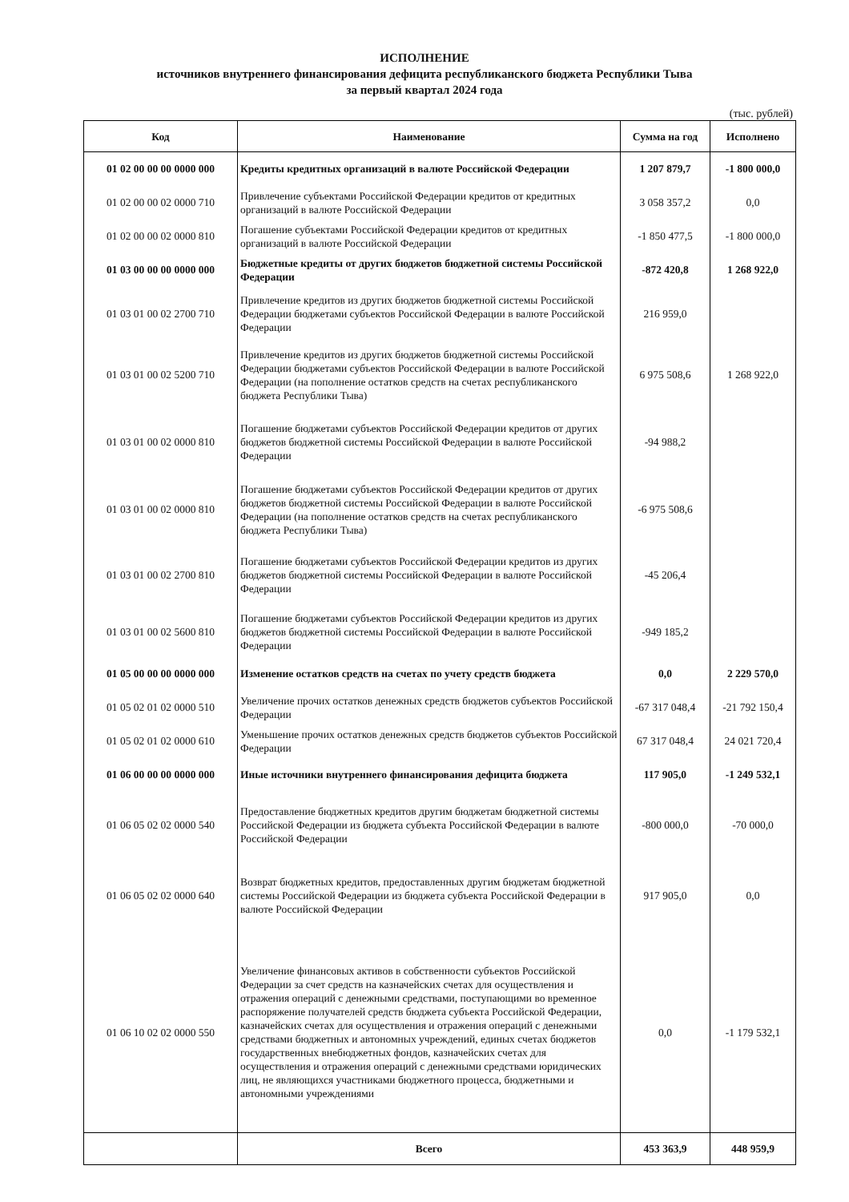ИСПОЛНЕНИЕ
источников внутреннего финансирования дефицита республиканского бюджета Республики Тыва
за первый квартал 2024 года
(тыс. рублей)
| Код | Наименование | Сумма на год | Исполнено |
| --- | --- | --- | --- |
| 01 02 00 00 00 0000 000 | Кредиты кредитных организаций в валюте Российской Федерации | 1 207 879,7 | -1 800 000,0 |
| 01 02 00 00 02 0000 710 | Привлечение субъектами Российской Федерации кредитов от кредитных организаций в валюте Российской Федерации | 3 058 357,2 | 0,0 |
| 01 02 00 00 02 0000 810 | Погашение субъектами Российской Федерации кредитов от кредитных организаций в валюте Российской Федерации | -1 850 477,5 | -1 800 000,0 |
| 01 03 00 00 00 0000 000 | Бюджетные кредиты от других бюджетов бюджетной системы Российской Федерации | -872 420,8 | 1 268 922,0 |
| 01 03 01 00 02 2700 710 | Привлечение кредитов из других бюджетов бюджетной системы Российской Федерации бюджетами субъектов Российской Федерации в валюте Российской Федерации | 216 959,0 | |
| 01 03 01 00 02 5200 710 | Привлечение кредитов из других бюджетов бюджетной системы Российской Федерации бюджетами субъектов Российской Федерации в валюте Российской Федерации (на пополнение остатков средств на счетах республиканского бюджета Республики Тыва) | 6 975 508,6 | 1 268 922,0 |
| 01 03 01 00 02 0000 810 | Погашение бюджетами субъектов Российской Федерации кредитов от других бюджетов бюджетной системы Российской Федерации в валюте Российской Федерации | -94 988,2 | |
| 01 03 01 00 02 0000 810 | Погашение бюджетами субъектов Российской Федерации кредитов от других бюджетов бюджетной системы Российской Федерации в валюте Российской Федерации (на пополнение остатков средств на счетах республиканского бюджета Республики Тыва) | -6 975 508,6 | |
| 01 03 01 00 02 2700 810 | Погашение бюджетами субъектов Российской Федерации кредитов из других бюджетов бюджетной системы Российской Федерации в валюте Российской Федерации | -45 206,4 | |
| 01 03 01 00 02 5600 810 | Погашение бюджетами субъектов Российской Федерации кредитов из других бюджетов бюджетной системы Российской Федерации в валюте Российской Федерации | -949 185,2 | |
| 01 05 00 00 00 0000 000 | Изменение остатков средств на счетах по учету средств бюджета | 0,0 | 2 229 570,0 |
| 01 05 02 01 02 0000 510 | Увеличение прочих остатков денежных средств бюджетов субъектов Российской Федерации | -67 317 048,4 | -21 792 150,4 |
| 01 05 02 01 02 0000 610 | Уменьшение прочих остатков денежных средств бюджетов субъектов Российской Федерации | 67 317 048,4 | 24 021 720,4 |
| 01 06 00 00 00 0000 000 | Иные источники внутреннего финансирования дефицита бюджета | 117 905,0 | -1 249 532,1 |
| 01 06 05 02 02 0000 540 | Предоставление бюджетных кредитов другим бюджетам бюджетной системы Российской Федерации из бюджета субъекта Российской Федерации в валюте Российской Федерации | -800 000,0 | -70 000,0 |
| 01 06 05 02 02 0000 640 | Возврат бюджетных кредитов, предоставленных другим бюджетам бюджетной системы Российской Федерации из бюджета субъекта Российской Федерации в валюте Российской Федерации | 917 905,0 | 0,0 |
| 01 06 10 02 02 0000 550 | Увеличение финансовых активов в собственности субъектов Российской Федерации за счет средств на казначейских счетах для осуществления и отражения операций с денежными средствами, поступающими во временное распоряжение получателей средств бюджета субъекта Российской Федерации, казначейских счетах для осуществления и отражения операций с денежными средствами бюджетных и автономных учреждений, единых счетах бюджетов государственных внебюджетных фондов, казначейских счетах для осуществления и отражения операций с денежными средствами юридических лиц, не являющихся участниками бюджетного процесса, бюджетными и автономными учреждениями | 0,0 | -1 179 532,1 |
| | Всего | 453 363,9 | 448 959,9 |